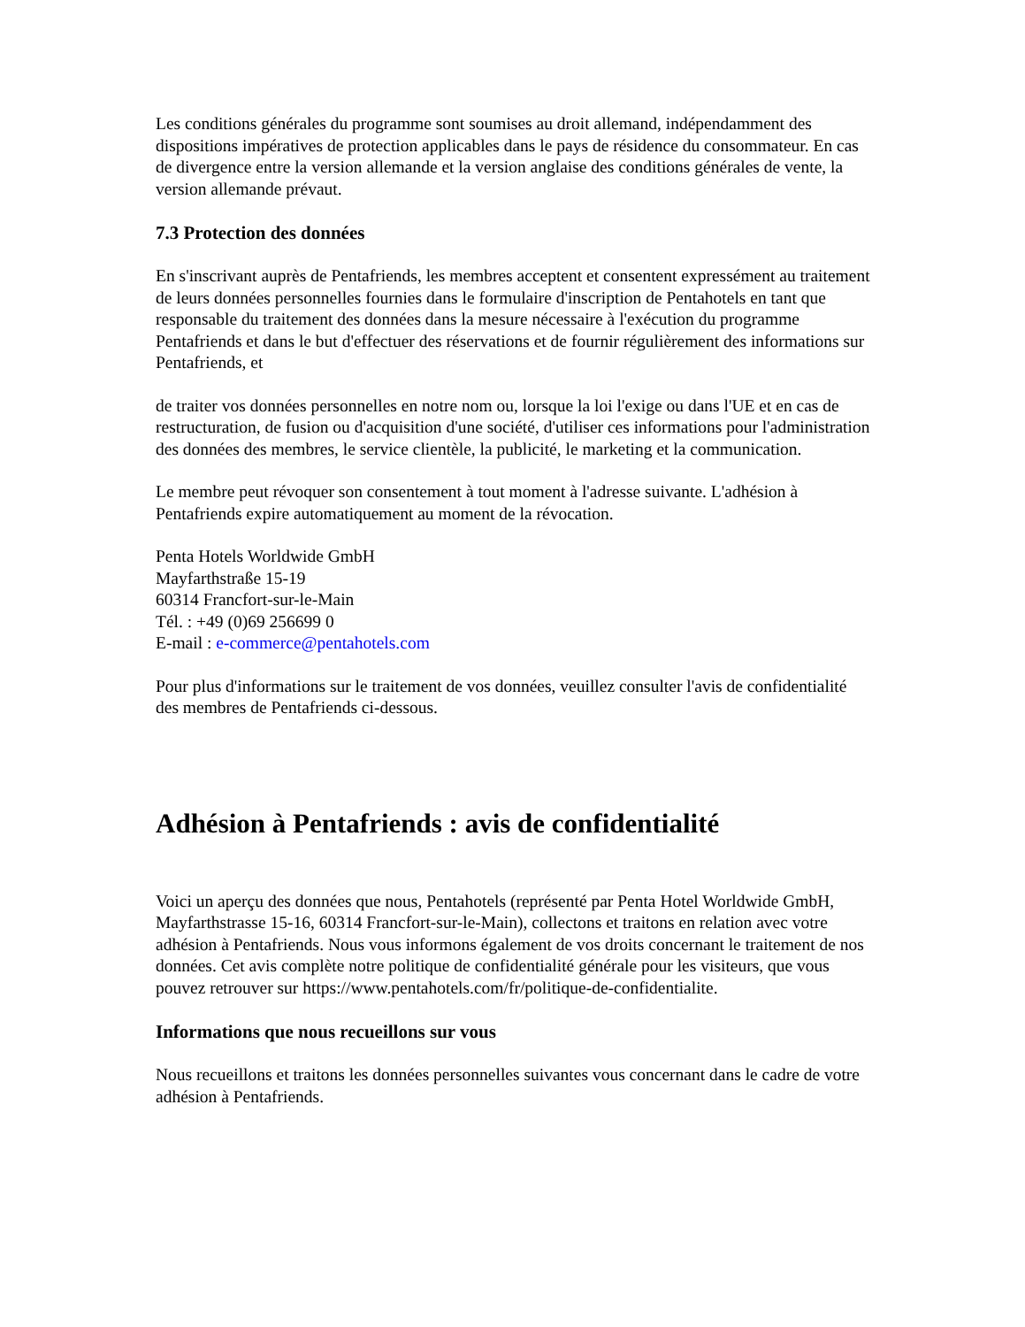Les conditions générales du programme sont soumises au droit allemand, indépendamment des dispositions impératives de protection applicables dans le pays de résidence du consommateur. En cas de divergence entre la version allemande et la version anglaise des conditions générales de vente, la version allemande prévaut.
7.3 Protection des données
En s'inscrivant auprès de Pentafriends, les membres acceptent et consentent expressément au traitement de leurs données personnelles fournies dans le formulaire d'inscription de Pentahotels en tant que responsable du traitement des données dans la mesure nécessaire à l'exécution du programme Pentafriends et dans le but d'effectuer des réservations et de fournir régulièrement des informations sur Pentafriends, et
de traiter vos données personnelles en notre nom ou, lorsque la loi l'exige ou dans l'UE et en cas de restructuration, de fusion ou d'acquisition d'une société, d'utiliser ces informations pour l'administration des données des membres, le service clientèle, la publicité, le marketing et la communication.
Le membre peut révoquer son consentement à tout moment à l'adresse suivante. L'adhésion à Pentafriends expire automatiquement au moment de la révocation.
Penta Hotels Worldwide GmbH
Mayfarthstraße 15-19
60314 Francfort-sur-le-Main
Tél. : +49 (0)69 256699 0
E-mail : e-commerce@pentahotels.com
Pour plus d'informations sur le traitement de vos données, veuillez consulter l'avis de confidentialité des membres de Pentafriends ci-dessous.
Adhésion à Pentafriends : avis de confidentialité
Voici un aperçu des données que nous, Pentahotels (représenté par Penta Hotel Worldwide GmbH, Mayfarthstrasse 15-16, 60314 Francfort-sur-le-Main), collectons et traitons en relation avec votre adhésion à Pentafriends. Nous vous informons également de vos droits concernant le traitement de nos données. Cet avis complète notre politique de confidentialité générale pour les visiteurs, que vous pouvez retrouver sur https://www.pentahotels.com/fr/politique-de-confidentialite.
Informations que nous recueillons sur vous
Nous recueillons et traitons les données personnelles suivantes vous concernant dans le cadre de votre adhésion à Pentafriends.